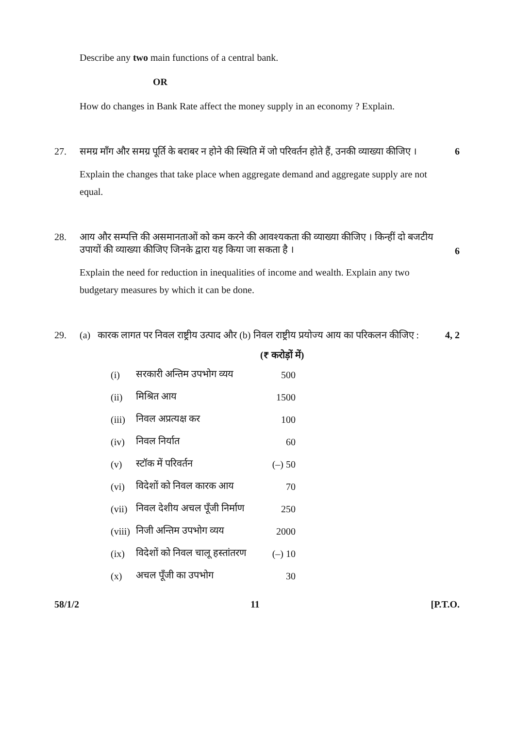Describe any two main functions of a central bank.
OR
How do changes in Bank Rate affect the money supply in an economy ? Explain.
27. समग्र माँग और समग्र पूर्ति के बराबर न होने की स्थिति में जो परिवर्तन होते हैं, उनकी व्याख्या कीजिए । 6
Explain the changes that take place when aggregate demand and aggregate supply are not equal.
28. आय और सम्पत्ति की असमानताओं को कम करने की आवश्यकता की व्याख्या कीजिए । किन्हीं दो बजटीय उपायों की व्याख्या कीजिए जिनके द्वारा यह किया जा सकता है । 6
Explain the need for reduction in inequalities of income and wealth. Explain any two budgetary measures by which it can be done.
29. (a) कारक लागत पर निवल राष्ट्रीय उत्पाद और (b) निवल राष्ट्रीय प्रयोज्य आय का परिकलन कीजिए : 4, 2
(₹ करोड़ों में)
| (i) | सरकारी अन्तिम उपभोग व्यय | 500 |
| (ii) | मिश्रित आय | 1500 |
| (iii) | निवल अप्रत्यक्ष कर | 100 |
| (iv) | निवल निर्यात | 60 |
| (v) | स्टॉक में परिवर्तन | (–) 50 |
| (vi) | विदेशों को निवल कारक आय | 70 |
| (vii) | निवल देशीय अचल पूँजी निर्माण | 250 |
| (viii) | निजी अन्तिम उपभोग व्यय | 2000 |
| (ix) | विदेशों को निवल चालू हस्तांतरण | (–) 10 |
| (x) | अचल पूँजी का उपभोग | 30 |
58/1/2 11 [P.T.O.